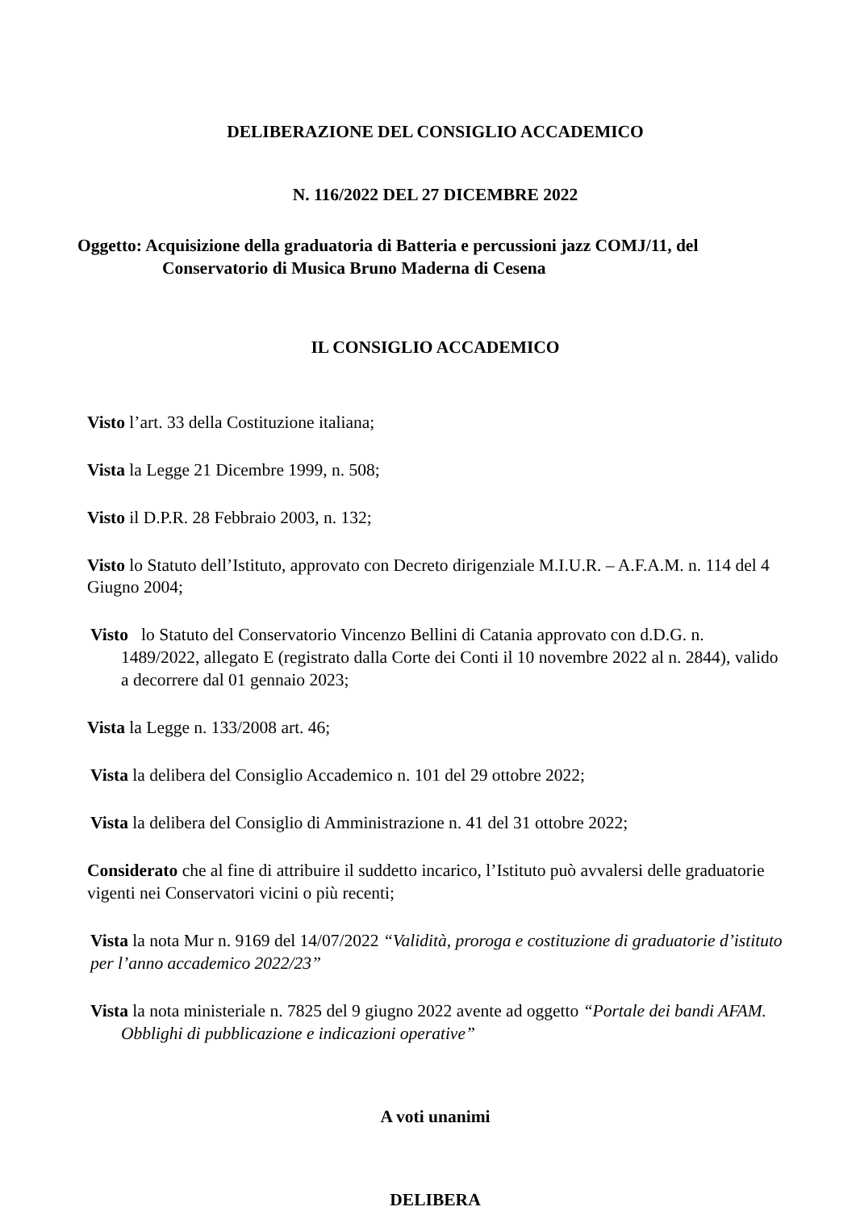DELIBERAZIONE DEL CONSIGLIO ACCADEMICO
N. 116/2022 DEL 27 DICEMBRE 2022
Oggetto: Acquisizione della graduatoria di Batteria e percussioni jazz COMJ/11, del Conservatorio di Musica Bruno Maderna di Cesena
IL CONSIGLIO ACCADEMICO
Visto l’art. 33 della Costituzione italiana;
Vista la Legge 21 Dicembre 1999, n. 508;
Visto il D.P.R. 28 Febbraio 2003, n. 132;
Visto lo Statuto dell’Istituto, approvato con Decreto dirigenziale M.I.U.R. – A.F.A.M. n. 114 del 4 Giugno 2004;
Visto lo Statuto del Conservatorio Vincenzo Bellini di Catania approvato con d.D.G. n. 1489/2022, allegato E (registrato dalla Corte dei Conti il 10 novembre 2022 al n. 2844), valido a decorrere dal 01 gennaio 2023;
Vista la Legge n. 133/2008 art. 46;
Vista la delibera del Consiglio Accademico n. 101 del 29 ottobre 2022;
Vista la delibera del Consiglio di Amministrazione n. 41 del 31 ottobre 2022;
Considerato che al fine di attribuire il suddetto incarico, l’Istituto può avvalersi delle graduatorie vigenti nei Conservatori vicini o più recenti;
Vista la nota Mur n. 9169 del 14/07/2022 “Validità, proroga e costituzione di graduatorie d’istituto per l’anno accademico 2022/23”
Vista la nota ministeriale n. 7825 del 9 giugno 2022 avente ad oggetto “Portale dei bandi AFAM. Obblighi di pubblicazione e indicazioni operative”
A voti unanimi
DELIBERA